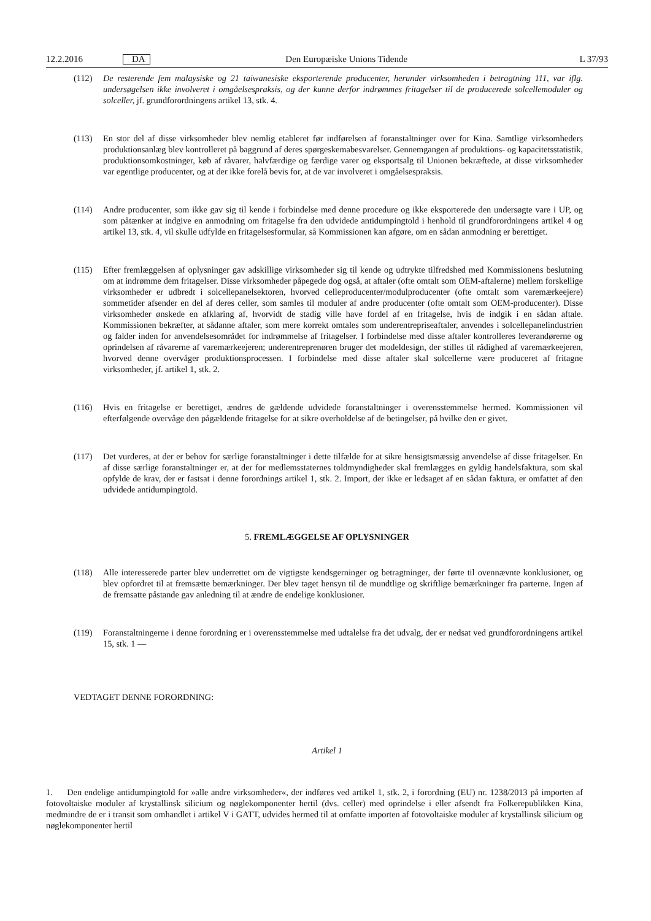12.2.2016 DA Den Europæiske Unions Tidende L 37/93
(112) De resterende fem malaysiske og 21 taiwanesiske eksporterende producenter, herunder virksomheden i betragtning 111, var iflg. undersøgelsen ikke involveret i omgåelsespraksis, og der kunne derfor indrømmes fritagelser til de producerede solcellemoduler og solceller, jf. grundforordningens artikel 13, stk. 4.
(113) En stor del af disse virksomheder blev nemlig etableret før indførelsen af foranstaltninger over for Kina. Samtlige virksomheders produktionsanlæg blev kontrolleret på baggrund af deres spørgeskemabesvarelser. Gennemgangen af produktions- og kapacitetsstatistik, produktionsomkostninger, køb af råvarer, halvfærdige og færdige varer og eksportsalg til Unionen bekræftede, at disse virksomheder var egentlige producenter, og at der ikke forelå bevis for, at de var involveret i omgåelsespraksis.
(114) Andre producenter, som ikke gav sig til kende i forbindelse med denne procedure og ikke eksporterede den undersøgte vare i UP, og som påtænker at indgive en anmodning om fritagelse fra den udvidede antidumpingtold i henhold til grundforordningens artikel 4 og artikel 13, stk. 4, vil skulle udfylde en fritagelsesformular, så Kommissionen kan afgøre, om en sådan anmodning er berettiget.
(115) Efter fremlæggelsen af oplysninger gav adskillige virksomheder sig til kende og udtrykte tilfredshed med Kommissionens beslutning om at indrømme dem fritagelser. Disse virksomheder påpegede dog også, at aftaler (ofte omtalt som OEM-aftalerne) mellem forskellige virksomheder er udbredt i solcellepanelsektoren, hvorved celleproducenter/modulproducenter (ofte omtalt som varemærkeejere) sommetider afsender en del af deres celler, som samles til moduler af andre producenter (ofte omtalt som OEM-producenter). Disse virksomheder ønskede en afklaring af, hvorvidt de stadig ville have fordel af en fritagelse, hvis de indgik i en sådan aftale. Kommissionen bekræfter, at sådanne aftaler, som mere korrekt omtales som underentrepriseaftaler, anvendes i solcellepanelin­dustrien og falder inden for anvendelsesområdet for indrømmelse af fritagelser. I forbindelse med disse aftaler kontrolleres leverandørerne og oprindelsen af råvarerne af varemærkeejeren; underentreprenøren bruger det modeldesign, der stilles til rådighed af varemærkeejeren, hvorved denne overvåger produktionsprocessen. I forbindelse med disse aftaler skal solcellerne være produceret af fritagne virksomheder, jf. artikel 1, stk. 2.
(116) Hvis en fritagelse er berettiget, ændres de gældende udvidede foranstaltninger i overensstemmelse hermed. Kommissionen vil efterfølgende overvåge den pågældende fritagelse for at sikre overholdelse af de betingelser, på hvilke den er givet.
(117) Det vurderes, at der er behov for særlige foranstaltninger i dette tilfælde for at sikre hensigtsmæssig anvendelse af disse fritagelser. En af disse særlige foranstaltninger er, at der for medlemsstaternes toldmyndigheder skal fremlægges en gyldig handelsfaktura, som skal opfylde de krav, der er fastsat i denne forordnings artikel 1, stk. 2. Import, der ikke er ledsaget af en sådan faktura, er omfattet af den udvidede antidumpingtold.
5. FREMLÆGGELSE AF OPLYSNINGER
(118) Alle interesserede parter blev underrettet om de vigtigste kendsgerninger og betragtninger, der førte til ovennævnte konklusioner, og blev opfordret til at fremsætte bemærkninger. Der blev taget hensyn til de mundtlige og skriftlige bemærkninger fra parterne. Ingen af de fremsatte påstande gav anledning til at ændre de endelige konklusioner.
(119) Foranstaltningerne i denne forordning er i overensstemmelse med udtalelse fra det udvalg, der er nedsat ved grundforordningens artikel 15, stk. 1 —
VEDTAGET DENNE FORORDNING:
Artikel 1
1. Den endelige antidumpingtold for »alle andre virksomheder«, der indføres ved artikel 1, stk. 2, i forordning (EU) nr. 1238/2013 på importen af fotovoltaiske moduler af krystallinsk silicium og nøglekomponenter hertil (dvs. celler) med oprindelse i eller afsendt fra Folkerepublikken Kina, medmindre de er i transit som omhandlet i artikel V i GATT, udvides hermed til at omfatte importen af fotovoltaiske moduler af krystallinsk silicium og nøglekomponenter hertil